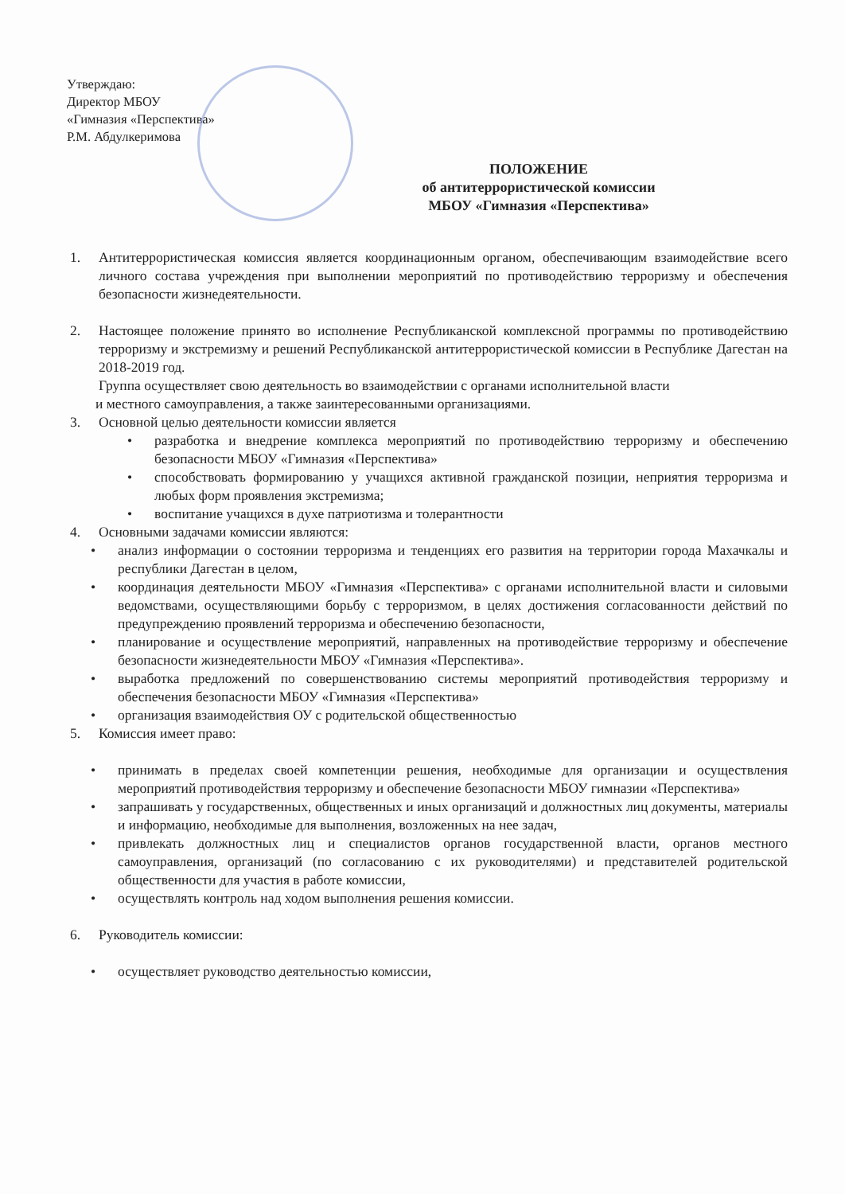Утверждаю:
Директор МБОУ
«Гимназия «Перспектива»
Р.М. Абдулкеримова
ПОЛОЖЕНИЕ
об антитеррористической комиссии
МБОУ «Гимназия «Перспектива»
1. Антитеррористическая комиссия является координационным органом, обеспечивающим взаимодействие всего личного состава учреждения при выполнении мероприятий по противодействию терроризму и обеспечения безопасности жизнедеятельности.
2. Настоящее положение принято во исполнение Республиканской комплексной программы по противодействию терроризму и экстремизму и решений Республиканской антитеррористической комиссии в Республике Дагестан на 2018-2019 год.
Группа осуществляет свою деятельность во взаимодействии с органами исполнительной власти
и местного самоуправления, а также заинтересованными организациями.
3. Основной целью деятельности комиссии является
• разработка и внедрение комплекса мероприятий по противодействию терроризму и обеспечению безопасности МБОУ «Гимназия «Перспектива»
• способствовать формированию у учащихся активной гражданской позиции, неприятия терроризма и любых форм проявления экстремизма;
• воспитание учащихся в духе патриотизма и толерантности
4. Основными задачами комиссии являются:
• анализ информации о состоянии терроризма и тенденциях его развития на территории города Махачкалы и республики Дагестан в целом,
• координация деятельности МБОУ «Гимназия «Перспектива» с органами исполнительной власти и силовыми ведомствами, осуществляющими борьбу с терроризмом, в целях достижения согласованности действий по предупреждению проявлений терроризма и обеспечению безопасности,
• планирование и осуществление мероприятий, направленных на противодействие терроризму и обеспечение безопасности жизнедеятельности МБОУ «Гимназия «Перспектива».
• выработка предложений по совершенствованию системы мероприятий противодействия терроризму и обеспечения безопасности МБОУ «Гимназия «Перспектива»
• организация взаимодействия ОУ с родительской общественностью
5. Комиссия имеет право:
• принимать в пределах своей компетенции решения, необходимые для организации и осуществления мероприятий противодействия терроризму и обеспечение безопасности МБОУ гимназии «Перспектива»
• запрашивать у государственных, общественных и иных организаций и должностных лиц документы, материалы и информацию, необходимые для выполнения, возложенных на нее задач,
• привлекать должностных лиц и специалистов органов государственной власти, органов местного самоуправления, организаций (по согласованию с их руководителями) и представителей родительской общественности для участия в работе комиссии,
• осуществлять контроль над ходом выполнения решения комиссии.
6. Руководитель комиссии:
• осуществляет руководство деятельностью комиссии,